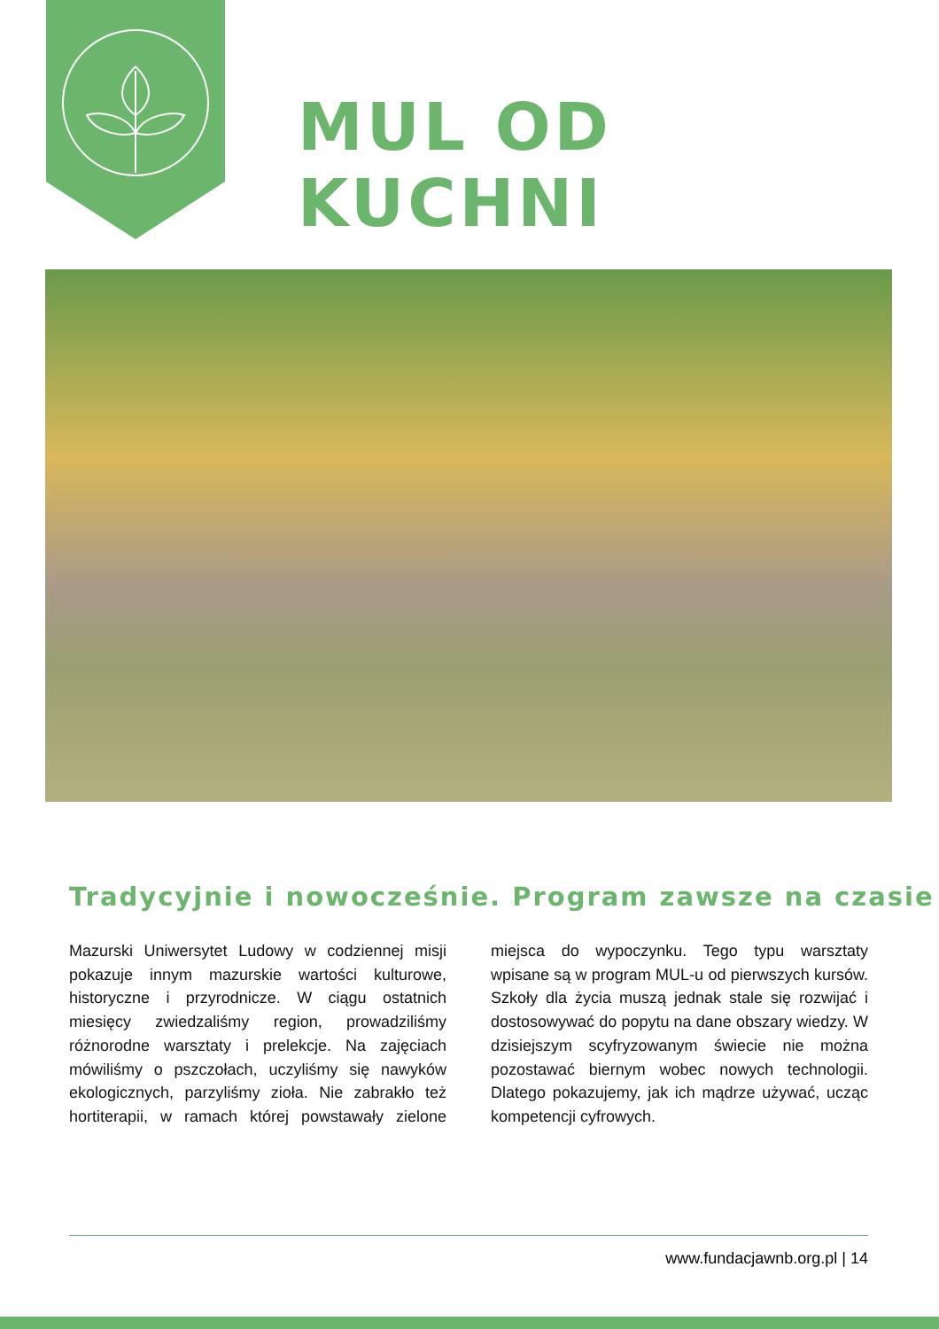MUL OD KUCHNI
Tradycyjnie i nowocześnie. Program zawsze na czasie
Mazurski Uniwersytet Ludowy w codziennej misji pokazuje innym mazurskie wartości kulturowe, historyczne i przyrodnicze. W ciągu ostatnich miesięcy zwiedzaliśmy region, prowadziliśmy różnorodne warsztaty i prelekcje. Na zajęciach mówiliśmy o pszczołach, uczyliśmy się nawyków ekologicznych, parzyliśmy zioła. Nie zabrakło też hortiterapii, w ramach której powstawały zielone miejsca do wypoczynku. Tego typu warsztaty wpisane są w program MUL-u od pierwszych kursów. Szkoły dla życia muszą jednak stale się rozwijać i dostosowywać do popytu na dane obszary wiedzy. W dzisiejszym scyfryzowanym świecie nie można pozostawać biernym wobec nowych technologii. Dlatego pokazujemy, jak ich mądrze używać, ucząc kompetencji cyfrowych.
www.fundacjawnb.org.pl | 14